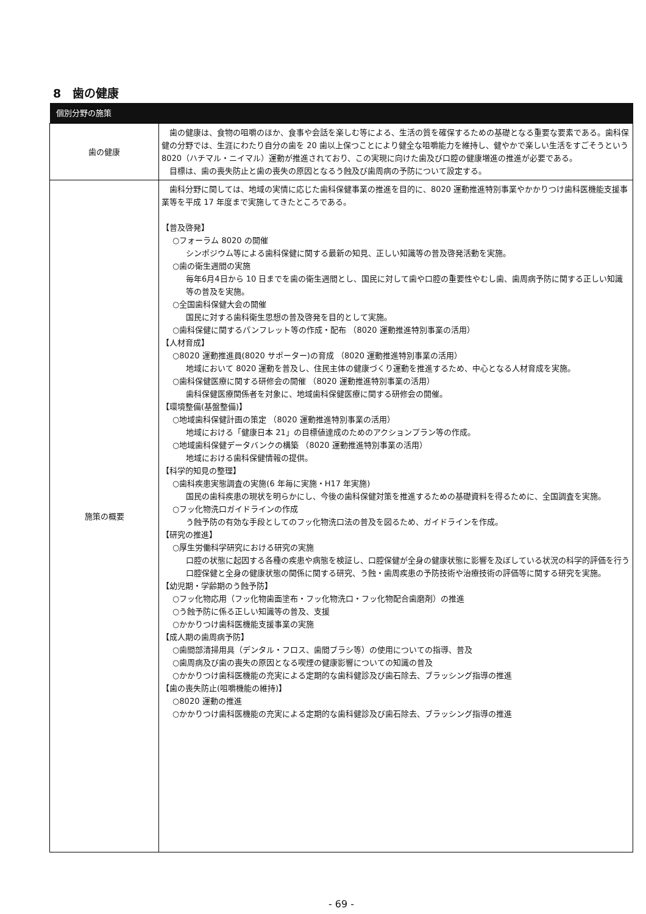8　歯の健康
| 個別分野の施策 | |
| --- | --- |
| 歯の健康 | 歯の健康は、食物の咀嚼のほか、食事や会話を楽しむ等による、生活の質を確保するための基礎となる重要な要素である。歯科保健の分野では、生涯にわたり自分の歯を 20 歯以上保つことにより健全な咀嚼能力を維持し、健やかで楽しい生活をすごそうという 8020（ハチマル・ニイマル）運動が推進されており、この実現に向けた歯及び口腔の健康増進の推進が必要である。 目標は、歯の喪失防止と歯の喪失の原因となるう蝕及び歯周病の予防について設定する。 |
| 施策の概要 | 歯科分野に関しては、地域の実情に応じた歯科保健事業の推進を目的に、8020 運動推進特別事業やかかりつけ歯科医機能支援事業等を平成 17 年度まで実施してきたところである。 【普及啓発】 ○フォーラム 8020 の開催 シンポジウム等による歯科保健に関する最新の知見、正しい知識等の普及啓発活動を実施。 ○歯の衛生週間の実施 毎年6月4日から 10 日までを歯の衛生週間とし、国民に対して歯や口腔の重要性やむし歯、歯周病予防に関する正しい知識等の普及を実施。 ○全国歯科保健大会の開催 国民に対する歯科衛生思想の普及啓発を目的として実施。 ○歯科保健に関するパンフレット等の作成・配布 （8020 運動推進特別事業の活用） 【人材育成】 ○8020 運動推進員(8020 サポーター)の育成 （8020 運動推進特別事業の活用） 地域において 8020 運動を普及し、住民主体の健康づくり運動を推進するため、中心となる人材育成を実施。 ○歯科保健医療に関する研修会の開催 （8020 運動推進特別事業の活用） 歯科保健医療関係者を対象に、地域歯科保健医療に関する研修会の開催。 【環境整備(基盤整備)】 ○地域歯科保健計画の策定 （8020 運動推進特別事業の活用） 地域における「健康日本 21」の目標値達成のためのアクションプラン等の作成。 ○地域歯科保健データバンクの構築 （8020 運動推進特別事業の活用） 地域における歯科保健情報の提供。 【科学的知見の整理】 ○歯科疾患実態調査の実施(6 年毎に実施・H17 年実施) 国民の歯科疾患の現状を明らかにし、今後の歯科保健対策を推進するための基礎資料を得るために、全国調査を実施。 ○フッ化物洗口ガイドラインの作成 う蝕予防の有効な手段としてのフッ化物洗口法の普及を図るため、ガイドラインを作成。 【研究の推進】 ○厚生労働科学研究における研究の実施 口腔の状態に起因する各種の疾患や病態を検証し、口腔保健が全身の健康状態に影響を及ぼしている状況の科学的評価を行う口腔保健と全身の健康状態の関係に関する研究、う蝕・歯周疾患の予防技術や治療技術の評価等に関する研究を実施。 【幼児期・学齢期のう蝕予防】 ○フッ化物応用（フッ化物歯面塗布・フッ化物洗口・フッ化物配合歯磨剤）の推進 ○う蝕予防に係る正しい知識等の普及、支援 ○かかりつけ歯科医機能支援事業の実施 【成人期の歯周病予防】 ○歯間部清掃用具（デンタル・フロス、歯間ブラシ等）の使用についての指導、普及 ○歯周病及び歯の喪失の原因となる喫煙の健康影響についての知識の普及 ○かかりつけ歯科医機能の充実による定期的な歯科健診及び歯石除去、ブラッシング指導の推進 【歯の喪失防止(咀嚼機能の維持)】 ○8020 運動の推進 ○かかりつけ歯科医機能の充実による定期的な歯科健診及び歯石除去、ブラッシング指導の推進 |
- 69 -